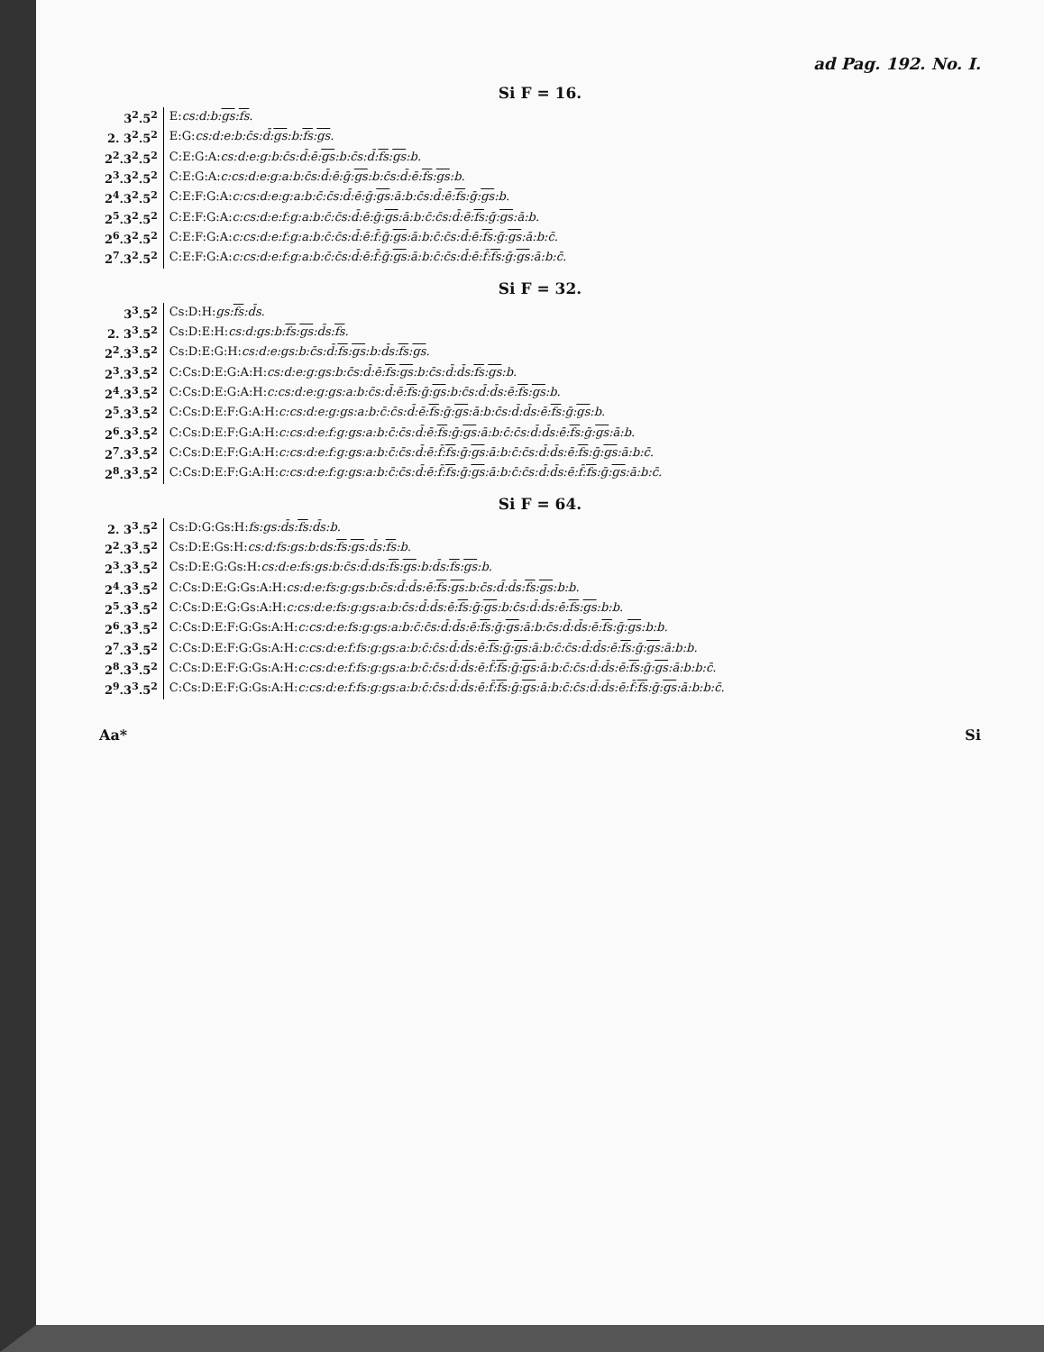ad Pag. 192. No. I.
Si F = 16.
| 3<sup>2</sup>.5<sup>2</sup> | E: cs:d:b: gs : fs . |
| 2. 3<sup>2</sup>.5<sup>2</sup> | E:G: cs:d:e:b:c̄s:d̄: gs :b: fs : gs . |
| 2<sup>2</sup>.3<sup>2</sup>.5<sup>2</sup> | C:E:G:A: cs:d:e:g:b:c̄s:d̄:ē: gs :b:c̄s:d̄: fs : gs :b. |
| 2<sup>3</sup>.3<sup>2</sup>.5<sup>2</sup> | C:E:G:A: c:cs:d:e:g:a:b:c̄s:d̄:ē:ḡ: gs :b:c̄s:d̄:ē: fs : gs :b. |
| 2<sup>4</sup>.3<sup>2</sup>.5<sup>2</sup> | C:E:F:G:A: c:cs:d:e:g:a:b:c̄:c̄s:d̄:ē:ḡ: gs :ā:b:c̄s:d̄:ē: fs :ḡ: gs :b. |
| 2<sup>5</sup>.3<sup>2</sup>.5<sup>2</sup> | C:E:F:G:A: c:cs:d:e:f:g:a:b:c̄:c̄s:d̄:ē:ḡ: gs :ā:b:c̄:c̄s:d̄:ē: fs :ḡ: gs :ā:b. |
| 2<sup>6</sup>.3<sup>2</sup>.5<sup>2</sup> | C:E:F:G:A: c:cs:d:e:f:g:a:b:c̄:c̄s:d̄:ē:f̄:ḡ: gs :ā:b:c̄:c̄s:d̄:ē: fs :ḡ: gs :ā:b:c̄. |
| 2<sup>7</sup>.3<sup>2</sup>.5<sup>2</sup> | C:E:F:G:A: c:cs:d:e:f:g:a:b:c̄:c̄s:d̄:ē:f̄:ḡ: gs :ā:b:c̄:c̄s:d̄:ē:f̄: fs :ḡ: gs :ā:b:c̄. |
Si F = 32.
| 3<sup>3</sup>.5<sup>2</sup> | Cs:D:H: gs: fs :d̄s. |
| 2. 3<sup>3</sup>.5<sup>2</sup> | Cs:D:E:H: cs:d:gs:b: fs : gs :d̄s: fs . |
| 2<sup>2</sup>.3<sup>3</sup>.5<sup>2</sup> | Cs:D:E:G:H: cs:d:e:gs:b:c̄s:d̄: fs : gs :b:d̄s: fs : gs . |
| 2<sup>3</sup>.3<sup>3</sup>.5<sup>2</sup> | C:Cs:D:E:G:A:H: cs:d:e:g:gs:b:c̄s:d̄:ē: fs : gs :b:c̄s:d̄:d̄s: fs : gs :b. |
| 2<sup>4</sup>.3<sup>3</sup>.5<sup>2</sup> | C:Cs:D:E:G:A:H: c:cs:d:e:g:gs:a:b:c̄s:d̄:ē: fs :ḡ: gs :b:c̄s:d̄:d̄s:ē: fs : gs :b. |
| 2<sup>5</sup>.3<sup>3</sup>.5<sup>2</sup> | C:Cs:D:E:F:G:A:H: c:cs:d:e:g:gs:a:b:c̄:c̄s:d̄:ē: fs :ḡ: gs :ā:b:c̄s:d̄:d̄s:ē: fs :ḡ: gs :b. |
| 2<sup>6</sup>.3<sup>3</sup>.5<sup>2</sup> | C:Cs:D:E:F:G:A:H: c:cs:d:e:f:g:gs:a:b:c̄:c̄s:d̄:ē: fs :ḡ: gs :ā:b:c̄:c̄s:d̄:d̄s:ē: fs :ḡ: gs :ā:b. |
| 2<sup>7</sup>.3<sup>3</sup>.5<sup>2</sup> | C:Cs:D:E:F:G:A:H: c:cs:d:e:f:g:gs:a:b:c̄:c̄s:d̄:ē:f̄: fs :ḡ: gs :ā:b:c̄:c̄s:d̄:d̄s:ē: fs :ḡ: gs :ā:b:c̄. |
| 2<sup>8</sup>.3<sup>3</sup>.5<sup>2</sup> | C:Cs:D:E:F:G:A:H: c:cs:d:e:f:g:gs:a:b:c̄:c̄s:d̄:ē:f̄: fs :ḡ: gs :ā:b:c̄:c̄s:d̄:d̄s:ē:f̄: fs :ḡ: gs :ā:b:c̄. |
Si F = 64.
| 2. 3<sup>3</sup>.5<sup>2</sup> | Cs:D:G:Gs:H: fs:gs:d̄s: fs :d̄s:b. |
| 2<sup>2</sup>.3<sup>3</sup>.5<sup>2</sup> | Cs:D:E:Gs:H: cs:d:fs:gs:b:ds: fs : gs :d̄s: fs :b. |
| 2<sup>3</sup>.3<sup>3</sup>.5<sup>2</sup> | Cs:D:E:G:Gs:H: cs:d:e:fs:gs:b:c̄s:d̄:ds: fs : gs :b:d̄s: fs : gs :b. |
| 2<sup>4</sup>.3<sup>3</sup>.5<sup>2</sup> | C:Cs:D:E:G:Gs:A:H: cs:d:e:fs:g:gs:b:c̄s:d̄:d̄s:ē: fs : gs :b:c̄s:d̄:d̄s: fs : gs :b:b. |
| 2<sup>5</sup>.3<sup>3</sup>.5<sup>2</sup> | C:Cs:D:E:G:Gs:A:H: c:cs:d:e:fs:g:gs:a:b:c̄s:d̄:d̄s:ē: fs :ḡ: gs :b:c̄s:d̄:d̄s:ē: fs : gs :b:b. |
| 2<sup>6</sup>.3<sup>3</sup>.5<sup>2</sup> | C:Cs:D:E:F:G:Gs:A:H: c:cs:d:e:fs:g:gs:a:b:c̄:c̄s:d̄:d̄s:ē: fs :ḡ: gs :ā:b:c̄s:d̄:d̄s:ē: fs :ḡ: gs :b:b. |
| 2<sup>7</sup>.3<sup>3</sup>.5<sup>2</sup> | C:Cs:D:E:F:G:Gs:A:H: c:cs:d:e:f:fs:g:gs:a:b:c̄:c̄s:d̄:d̄s:ē: fs :ḡ: gs :ā:b:c̄:c̄s:d̄:d̄s:ē: fs :ḡ: gs :ā:b:b. |
| 2<sup>8</sup>.3<sup>3</sup>.5<sup>2</sup> | C:Cs:D:E:F:G:Gs:A:H: c:cs:d:e:f:fs:g:gs:a:b:c̄:c̄s:d̄:d̄s:ē:f̄: fs :ḡ: gs :ā:b:c̄:c̄s:d̄:d̄s:ē: fs :ḡ: gs :ā:b:b:c̄. |
| 2<sup>9</sup>.3<sup>3</sup>.5<sup>2</sup> | C:Cs:D:E:F:G:Gs:A:H: c:cs:d:e:f:fs:g:gs:a:b:c̄:c̄s:d̄:d̄s:ē:f̄: fs :ḡ: gs :ā:b:c̄:c̄s:d̄:d̄s:ē:f̄: fs :ḡ: gs :ā:b:b:c̄. |
Aa* Si